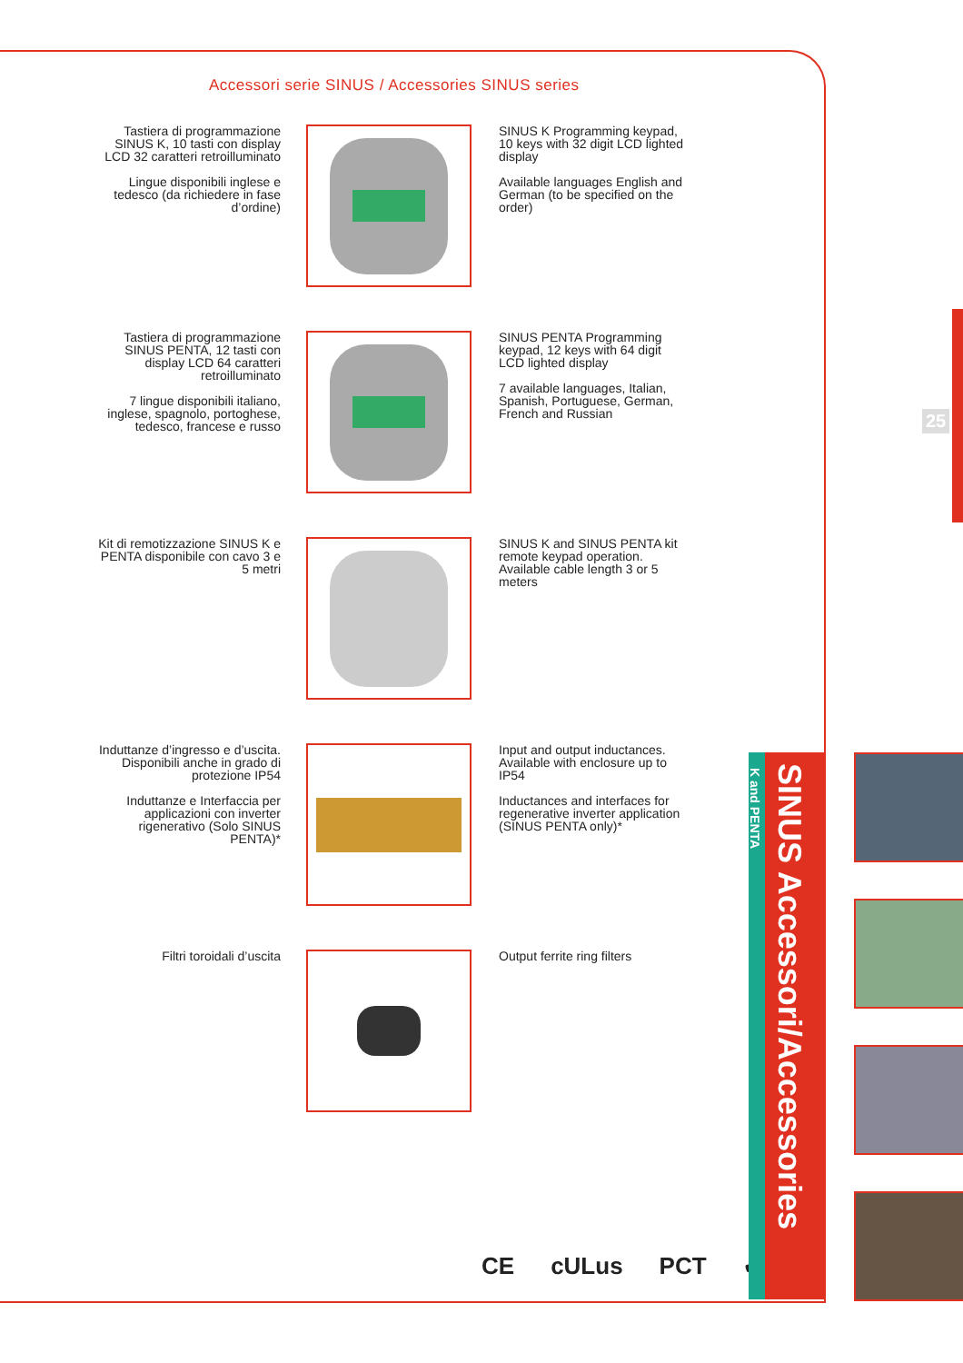Accessori serie SINUS / Accessories SINUS series
Tastiera di programmazione SINUS K, 10 tasti con display LCD 32 caratteri retroilluminato
Lingue disponibili inglese e tedesco (da richiedere in fase d’ordine)
SINUS K Programming keypad, 10 keys with 32 digit LCD lighted display
Available languages English and German (to be specified on the order)
Tastiera di programmazione SINUS PENTA, 12 tasti con display LCD 64 caratteri retroilluminato
7 lingue disponibili italiano, inglese, spagnolo, portoghese, tedesco, francese e russo
SINUS PENTA Programming keypad, 12 keys with 64 digit LCD lighted display
7 available languages, Italian, Spanish, Portuguese, German, French and Russian
Kit di remotizzazione SINUS K e PENTA disponibile con cavo 3 e 5 metri
SINUS K and SINUS PENTA kit remote keypad operation. Available cable length 3 or 5 meters
Induttanze d’ingresso e d’uscita. Disponibili anche in grado di protezione IP54
Induttanze e Interfaccia per applicazioni con inverter rigenerativo (Solo SINUS PENTA)*
Input and output inductances. Available with enclosure up to IP54
Inductances and interfaces for regenerative inverter application (SINUS PENTA only)*
Filtri toroidali d’uscita
Output ferrite ring filters
CE cULus PCT ✔
SINUS Accessori/Accessories
K and PENTA
25